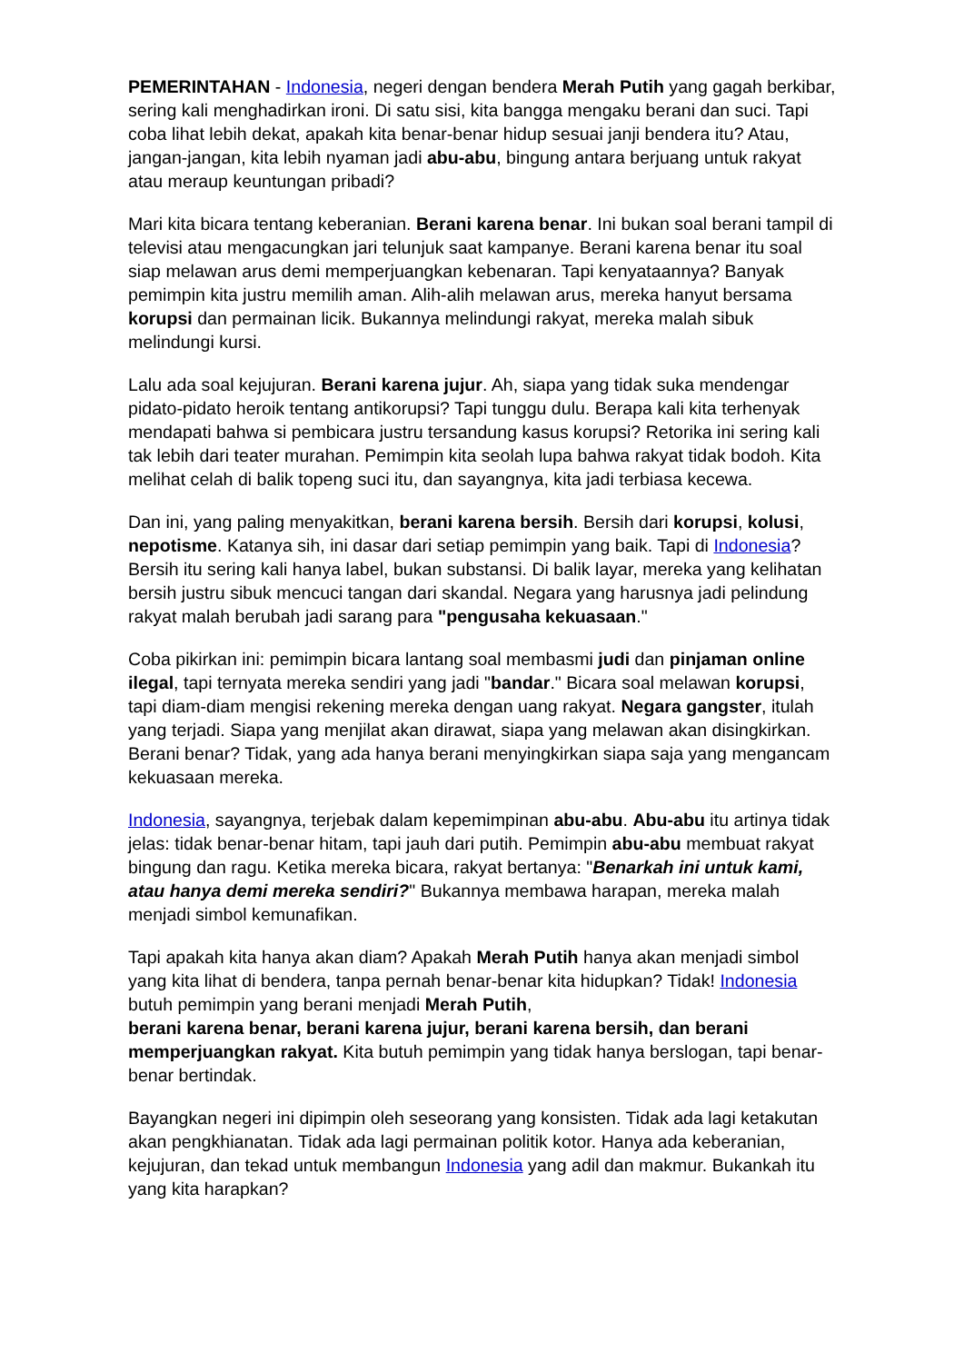PEMERINTAHAN - Indonesia, negeri dengan bendera Merah Putih yang gagah berkibar, sering kali menghadirkan ironi. Di satu sisi, kita bangga mengaku berani dan suci. Tapi coba lihat lebih dekat, apakah kita benar-benar hidup sesuai janji bendera itu? Atau, jangan-jangan, kita lebih nyaman jadi abu-abu, bingung antara berjuang untuk rakyat atau meraup keuntungan pribadi?
Mari kita bicara tentang keberanian. Berani karena benar. Ini bukan soal berani tampil di televisi atau mengacungkan jari telunjuk saat kampanye. Berani karena benar itu soal siap melawan arus demi memperjuangkan kebenaran. Tapi kenyataannya? Banyak pemimpin kita justru memilih aman. Alih-alih melawan arus, mereka hanyut bersama korupsi dan permainan licik. Bukannya melindungi rakyat, mereka malah sibuk melindungi kursi.
Lalu ada soal kejujuran. Berani karena jujur. Ah, siapa yang tidak suka mendengar pidato-pidato heroik tentang antikorupsi? Tapi tunggu dulu. Berapa kali kita terhenyak mendapati bahwa si pembicara justru tersandung kasus korupsi? Retorika ini sering kali tak lebih dari teater murahan. Pemimpin kita seolah lupa bahwa rakyat tidak bodoh. Kita melihat celah di balik topeng suci itu, dan sayangnya, kita jadi terbiasa kecewa.
Dan ini, yang paling menyakitkan, berani karena bersih. Bersih dari korupsi, kolusi, nepotisme. Katanya sih, ini dasar dari setiap pemimpin yang baik. Tapi di Indonesia? Bersih itu sering kali hanya label, bukan substansi. Di balik layar, mereka yang kelihatan bersih justru sibuk mencuci tangan dari skandal. Negara yang harusnya jadi pelindung rakyat malah berubah jadi sarang para "pengusaha kekuasaan."
Coba pikirkan ini: pemimpin bicara lantang soal membasmi judi dan pinjaman online ilegal, tapi ternyata mereka sendiri yang jadi "bandar." Bicara soal melawan korupsi, tapi diam-diam mengisi rekening mereka dengan uang rakyat. Negara gangster, itulah yang terjadi. Siapa yang menjilat akan dirawat, siapa yang melawan akan disingkirkan. Berani benar? Tidak, yang ada hanya berani menyingkirkan siapa saja yang mengancam kekuasaan mereka.
Indonesia, sayangnya, terjebak dalam kepemimpinan abu-abu. Abu-abu itu artinya tidak jelas: tidak benar-benar hitam, tapi jauh dari putih. Pemimpin abu-abu membuat rakyat bingung dan ragu. Ketika mereka bicara, rakyat bertanya: "Benarkah ini untuk kami, atau hanya demi mereka sendiri?" Bukannya membawa harapan, mereka malah menjadi simbol kemunafikan.
Tapi apakah kita hanya akan diam? Apakah Merah Putih hanya akan menjadi simbol yang kita lihat di bendera, tanpa pernah benar-benar kita hidupkan? Tidak! Indonesia butuh pemimpin yang berani menjadi Merah Putih,
berani karena benar, berani karena jujur, berani karena bersih, dan berani memperjuangkan rakyat. Kita butuh pemimpin yang tidak hanya berslogan, tapi benar-benar bertindak.
Bayangkan negeri ini dipimpin oleh seseorang yang konsisten. Tidak ada lagi ketakutan akan pengkhianatan. Tidak ada lagi permainan politik kotor. Hanya ada keberanian, kejujuran, dan tekad untuk membangun Indonesia yang adil dan makmur. Bukankah itu yang kita harapkan?